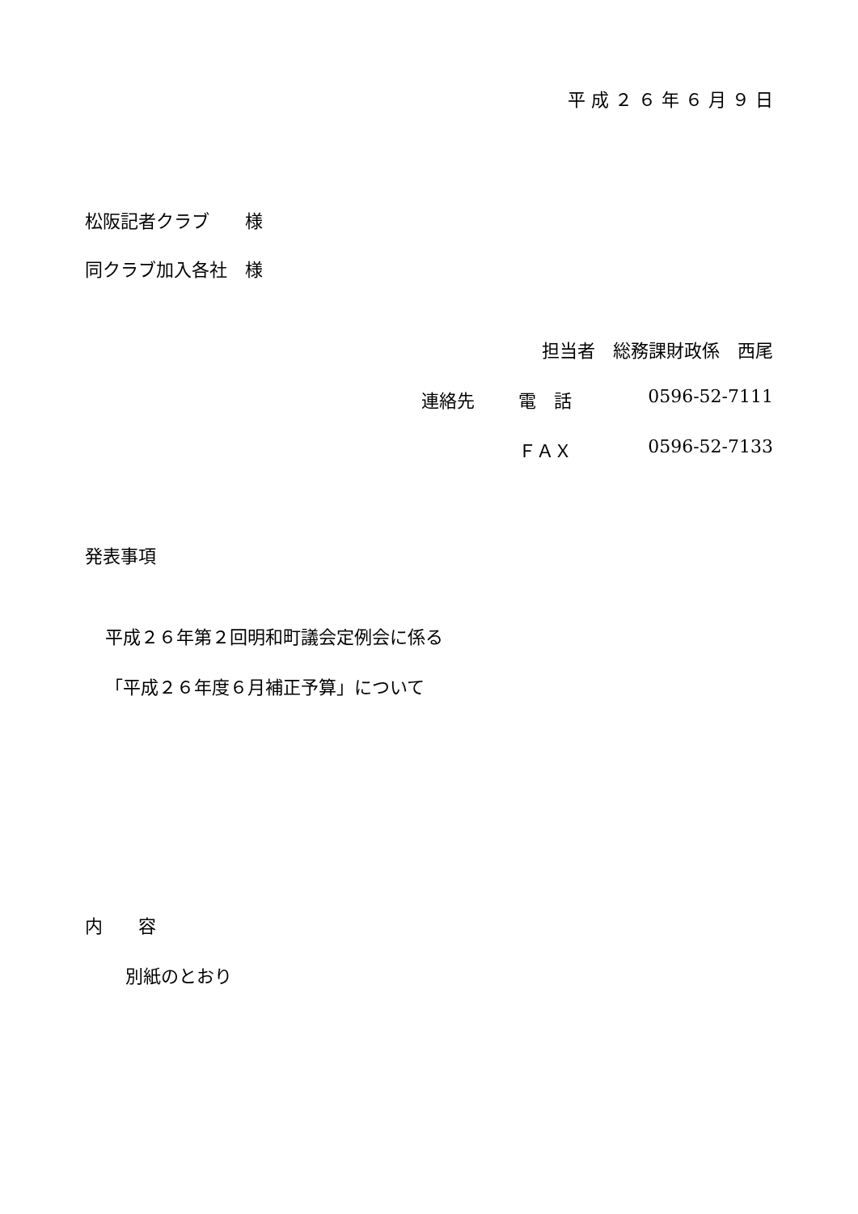平 成 ２ ６ 年 ６ 月 ９ 日
松阪記者クラブ　　様
同クラブ加入各社　様
担当者　総務課財政係　西尾
連絡先 電　話 0596-52-7111
ＦＡＸ 0596-52-7133
発表事項
平成２６年第２回明和町議会定例会に係る
「平成２６年度６月補正予算」について
内　　容
別紙のとおり